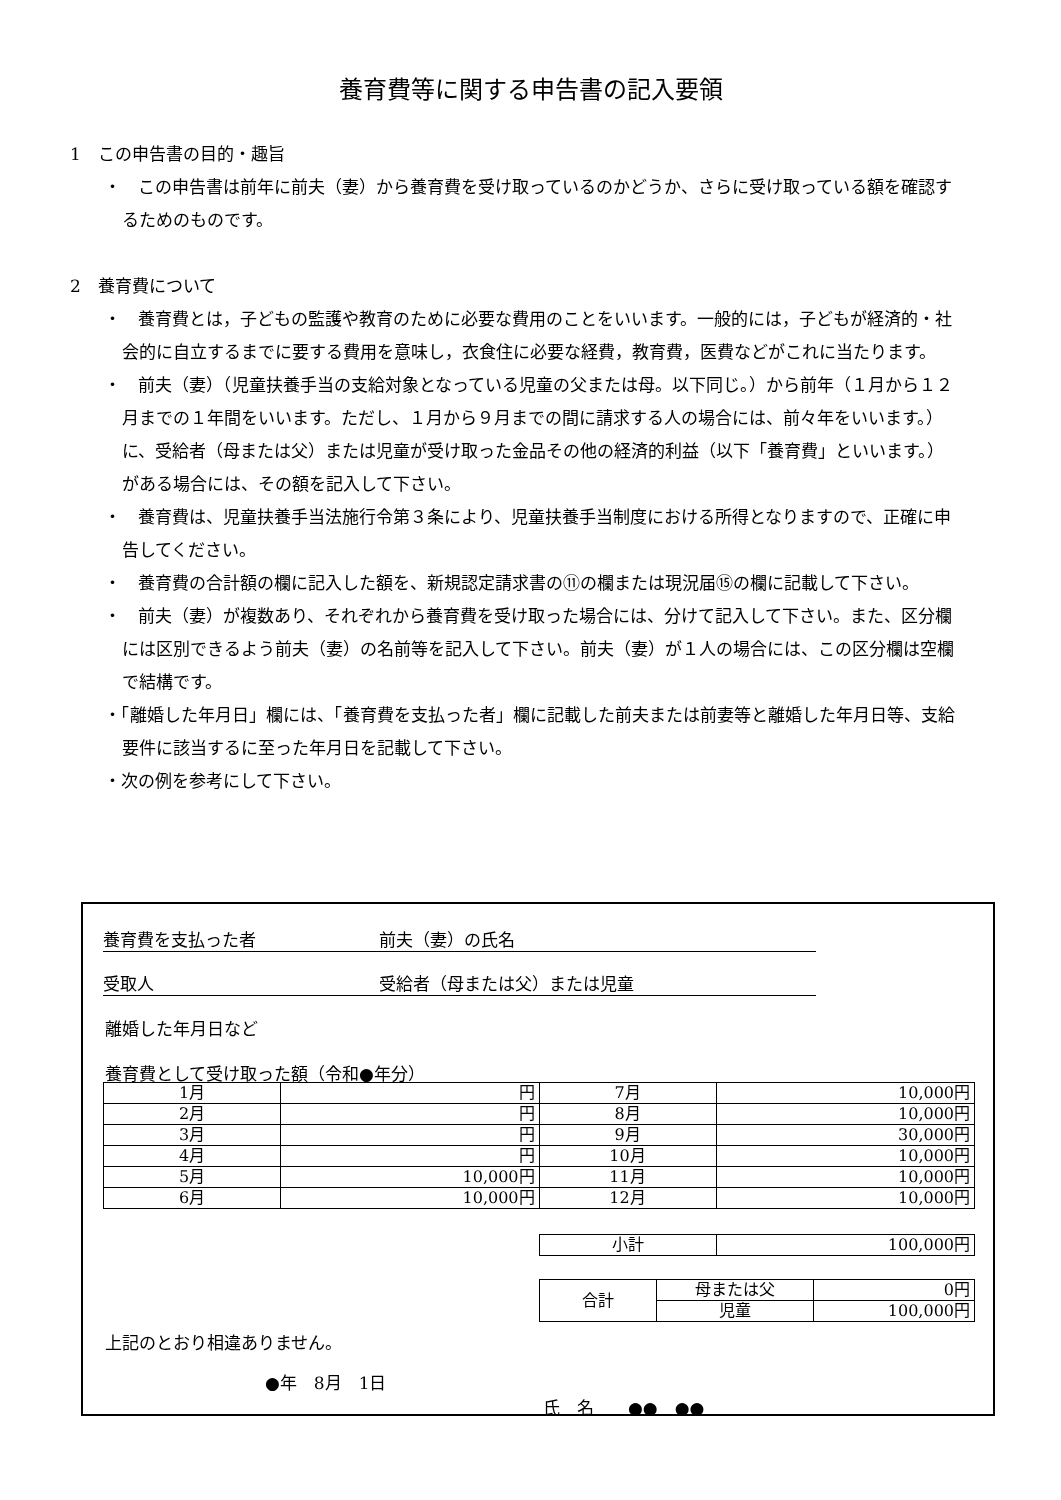養育費等に関する申告書の記入要領
1　この申告書の目的・趣旨
・　この申告書は前年に前夫（妻）から養育費を受け取っているのかどうか、さらに受け取っている額を確認するためのものです。
2　養育費について
・　養育費とは，子どもの監護や教育のために必要な費用のことをいいます。一般的には，子どもが経済的・社会的に自立するまでに要する費用を意味し，衣食住に必要な経費，教育費，医費などがこれに当たります。
・　前夫（妻）（児童扶養手当の支給対象となっている児童の父または母。以下同じ。）から前年（１月から１２月までの１年間をいいます。ただし、１月から９月までの間に請求する人の場合には、前々年をいいます。）に、受給者（母または父）または児童が受け取った金品その他の経済的利益（以下「養育費」といいます。）がある場合には、その額を記入して下さい。
・　養育費は、児童扶養手当法施行令第３条により、児童扶養手当制度における所得となりますので、正確に申告してください。
・　養育費の合計額の欄に記入した額を、新規認定請求書の⑪の欄または現況届⑮の欄に記載して下さい。
・　前夫（妻）が複数あり、それぞれから養育費を受け取った場合には、分けて記入して下さい。また、区分欄には区別できるよう前夫（妻）の名前等を記入して下さい。前夫（妻）が１人の場合には、この区分欄は空欄で結構です。
・「離婚した年月日」欄には、「養育費を支払った者」欄に記載した前夫または前妻等と離婚した年月日等、支給要件に該当するに至った年月日を記載して下さい。
・次の例を参考にして下さい。
養育費を支払った者 前夫（妻）の氏名
受取人 受給者（母または父）または児童
離婚した年月日など
養育費として受け取った額（令和●年分）
| 1月 | 円 | 7月 | 10,000円 |
| 2月 | 円 | 8月 | 10,000円 |
| 3月 | 円 | 9月 | 30,000円 |
| 4月 | 円 | 10月 | 10,000円 |
| 5月 | 10,000円 | 11月 | 10,000円 |
| 6月 | 10,000円 | 12月 | 10,000円 |
| 小計 | 100,000円 |
| 合計 | 母または父 | 0円 |
| | 児童 | 100,000円 |
上記のとおり相違ありません。
●年　8月　1日
氏　名　　●●　●●